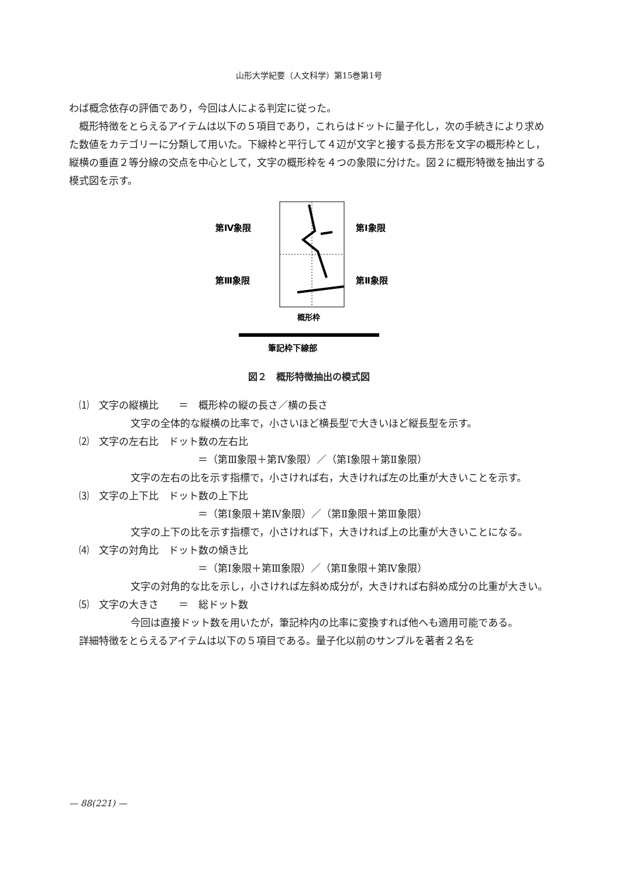山形大学紀要（人文科学）第15巻第1号
わば概念依存の評価であり，今回は人による判定に従った。
概形特徴をとらえるアイテムは以下の５項目であり，これらはドットに量子化し，次の手続きにより求めた数値をカテゴリーに分類して用いた。下線枠と平行して４辺が文字と接する長方形を文字の概形枠とし，縦横の垂直２等分線の交点を中心として，文字の概形枠を４つの象限に分けた。図２に概形特徴を抽出する模式図を示す。
第Ⅳ象限
第Ⅰ象限
第Ⅲ象限
第Ⅱ象限
概形枠
筆記枠下線部
図２　概形特徴抽出の模式図
⑴　文字の縦横比　　＝　概形枠の縦の長さ／横の長さ
文字の全体的な縦横の比率で，小さいほど横長型で大きいほど縦長型を示す。
⑵　文字の左右比　ドット数の左右比
＝（第Ⅲ象限＋第Ⅳ象限）／（第Ⅰ象限＋第Ⅱ象限）
文字の左右の比を示す指標で，小さければ右，大きければ左の比重が大きいことを示す。
⑶　文字の上下比　ドット数の上下比
＝（第Ⅰ象限＋第Ⅳ象限）／（第Ⅱ象限＋第Ⅲ象限）
文字の上下の比を示す指標で，小さければ下，大きければ上の比重が大きいことになる。
⑷　文字の対角比　ドット数の傾き比
＝（第Ⅰ象限＋第Ⅲ象限）／（第Ⅱ象限＋第Ⅳ象限）
文字の対角的な比を示し，小さければ左斜め成分が，大きければ右斜め成分の比重が大きい。
⑸　文字の大きさ　　＝　総ドット数
今回は直接ドット数を用いたが，筆記枠内の比率に変換すれば他へも適用可能である。
詳細特徴をとらえるアイテムは以下の５項目である。量子化以前のサンプルを著者２名を
— 88(221) —